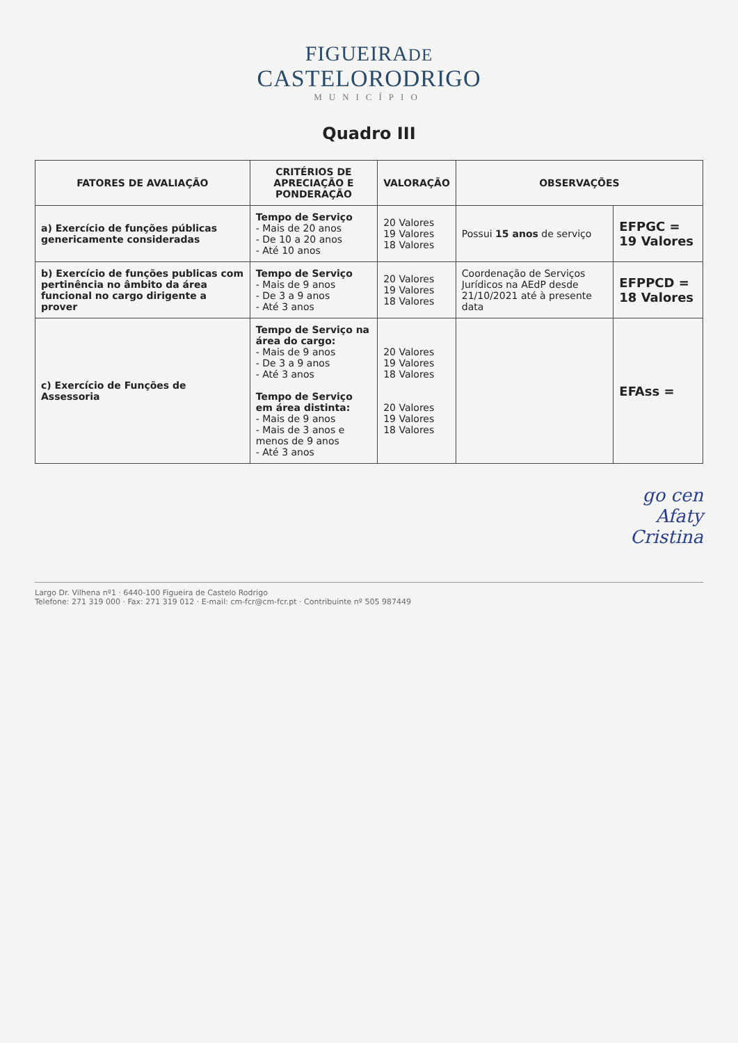FIGUEIRADE
CASTELORODRIGO
MUNICÍPIO
Quadro III
| FATORES DE AVALIAÇÃO | CRITÉRIOS DE APRECIAÇÃO E PONDERAÇÃO | VALORAÇÃO | OBSERVAÇÕES | |
| --- | --- | --- | --- | --- |
| a) Exercício de funções públicas genericamente consideradas | Tempo de Serviço - Mais de 20 anos - De 10 a 20 anos - Até 10 anos | 20 Valores 19 Valores 18 Valores | Possui 15 anos de serviço | EFPGC = 19 Valores |
| b) Exercício de funções publicas com pertinência no âmbito da área funcional no cargo dirigente a prover | Tempo de Serviço - Mais de 9 anos - De 3 a 9 anos - Até 3 anos | 20 Valores 19 Valores 18 Valores | Coordenação de Serviços Jurídicos na AEdP desde 21/10/2021 até à presente data | EFPPCD = 18 Valores |
| c) Exercício de Funções de Assessoria | Tempo de Serviço na área do cargo: - Mais de 9 anos - De 3 a 9 anos - Até 3 anos Tempo de Serviço em área distinta: - Mais de 9 anos - Mais de 3 anos e menos de 9 anos - Até 3 anos | 20 Valores 19 Valores 18 Valores 20 Valores 19 Valores 18 Valores | | EFAss = |
go cen
Afaty
Cristina
Largo Dr. Vilhena nº1 · 6440-100 Figueira de Castelo Rodrigo
Telefone: 271 319 000 · Fax: 271 319 012 · E-mail: cm-fcr@cm-fcr.pt · Contribuinte nº 505 987449